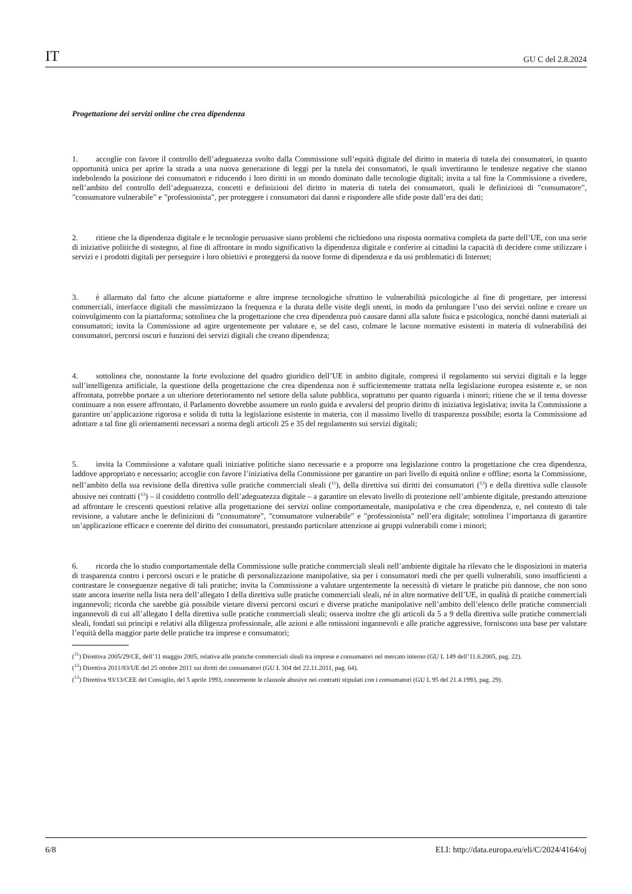IT GU C del 2.8.2024
Progettazione dei servizi online che crea dipendenza
1. accoglie con favore il controllo dell’adeguatezza svolto dalla Commissione sull’equità digitale del diritto in materia di tutela dei consumatori, in quanto opportunità unica per aprire la strada a una nuova generazione di leggi per la tutela dei consumatori, le quali invertiranno le tendenze negative che stanno indebolendo la posizione dei consumatori e riducendo i loro diritti in un mondo dominato dalle tecnologie digitali; invita a tal fine la Commissione a rivedere, nell’ambito del controllo dell’adeguatezza, concetti e definizioni del diritto in materia di tutela dei consumatori, quali le definizioni di ”consumatore”, ”consumatore vulnerabile” e ”professionista”, per proteggere i consumatori dai danni e rispondere alle sfide poste dall’era dei dati;
2. ritiene che la dipendenza digitale e le tecnologie persuasive siano problemi che richiedono una risposta normativa completa da parte dell’UE, con una serie di iniziative politiche di sostegno, al fine di affrontare in modo significativo la dipendenza digitale e conferire ai cittadini la capacità di decidere come utilizzare i servizi e i prodotti digitali per perseguire i loro obiettivi e proteggersi da nuove forme di dipendenza e da usi problematici di Internet;
3. è allarmato dal fatto che alcune piattaforme e altre imprese tecnologiche sfruttino le vulnerabilità psicologiche al fine di progettare, per interessi commerciali, interfacce digitali che massimizzano la frequenza e la durata delle visite degli utenti, in modo da prolungare l’uso dei servizi online e creare un coinvolgimento con la piattaforma; sottolinea che la progettazione che crea dipendenza può causare danni alla salute fisica e psicologica, nonché danni materiali ai consumatori; invita la Commissione ad agire urgentemente per valutare e, se del caso, colmare le lacune normative esistenti in materia di vulnerabilità dei consumatori, percorsi oscuri e funzioni dei servizi digitali che creano dipendenza;
4. sottolinea che, nonostante la forte evoluzione del quadro giuridico dell’UE in ambito digitale, compresi il regolamento sui servizi digitali e la legge sull’intelligenza artificiale, la questione della progettazione che crea dipendenza non è sufficientemente trattata nella legislazione europea esistente e, se non affrontata, potrebbe portare a un ulteriore deterioramento nel settore della salute pubblica, soprattutto per quanto riguarda i minori; ritiene che se il tema dovesse continuare a non essere affrontato, il Parlamento dovrebbe assumere un ruolo guida e avvalersi del proprio diritto di iniziativa legislativa; invita la Commissione a garantire un’applicazione rigorosa e solida di tutta la legislazione esistente in materia, con il massimo livello di trasparenza possibile; esorta la Commissione ad adottare a tal fine gli orientamenti necessari a norma degli articoli 25 e 35 del regolamento sui servizi digitali;
5. invita la Commissione a valutare quali iniziative politiche siano necessarie e a proporre una legislazione contro la progettazione che crea dipendenza, laddove appropriato e necessario; accoglie con favore l’iniziativa della Commissione per garantire un pari livello di equità online e offline; esorta la Commissione, nell’ambito della sua revisione della direttiva sulle pratiche commerciali sleali (<sup>11</sup>), della direttiva sui diritti dei consumatori (<sup>12</sup>) e della direttiva sulle clausole abusive nei contratti (<sup>13</sup>) – il cosiddetto controllo dell’adeguatezza digitale – a garantire un elevato livello di protezione nell’ambiente digitale, prestando attenzione ad affrontare le crescenti questioni relative alla progettazione dei servizi online comportamentale, manipolativa e che crea dipendenza, e, nel contesto di tale revisione, a valutare anche le definizioni di ”consumatore”, ”consumatore vulnerabile” e ”professionista” nell’era digitale; sottolinea l’importanza di garantire un’applicazione efficace e coerente del diritto dei consumatori, prestando particolare attenzione ai gruppi vulnerabili come i minori;
6. ricorda che lo studio comportamentale della Commissione sulle pratiche commerciali sleali nell’ambiente digitale ha rilevato che le disposizioni in materia di trasparenza contro i percorsi oscuri e le pratiche di personalizzazione manipolative, sia per i consumatori medi che per quelli vulnerabili, sono insufficienti a contrastare le conseguenze negative di tali pratiche; invita la Commissione a valutare urgentemente la necessità di vietare le pratiche più dannose, che non sono state ancora inserite nella lista nera dell’allegato I della direttiva sulle pratiche commerciali sleali, né in altre normative dell’UE, in qualità di pratiche commerciali ingannevoli; ricorda che sarebbe già possibile vietare diversi percorsi oscuri e diverse pratiche manipolative nell’ambito dell’elenco delle pratiche commerciali ingannevoli di cui all’allegato I della direttiva sulle pratiche commerciali sleali; osserva inoltre che gli articoli da 5 a 9 della direttiva sulle pratiche commerciali sleali, fondati sui principi e relativi alla diligenza professionale, alle azioni e alle omissioni ingannevoli e alle pratiche aggressive, forniscono una base per valutare l’equità della maggior parte delle pratiche tra imprese e consumatori;
(<sup>11</sup>) Direttiva 2005/29/CE, dell’11 maggio 2005, relativa alle pratiche commerciali sleali tra imprese e consumatori nel mercato interno (GU L 149 dell’11.6.2005, pag. 22).
(<sup>12</sup>) Direttiva 2011/83/UE del 25 ottobre 2011 sui diritti dei consumatori (GU L 304 del 22.11.2011, pag. 64).
(<sup>13</sup>) Direttiva 93/13/CEE del Consiglio, del 5 aprile 1993, concernente le clausole abusive nei contratti stipulati con i consumatori (GU L 95 del 21.4.1993, pag. 29).
6/8 ELI: http://data.europa.eu/eli/C/2024/4164/oj